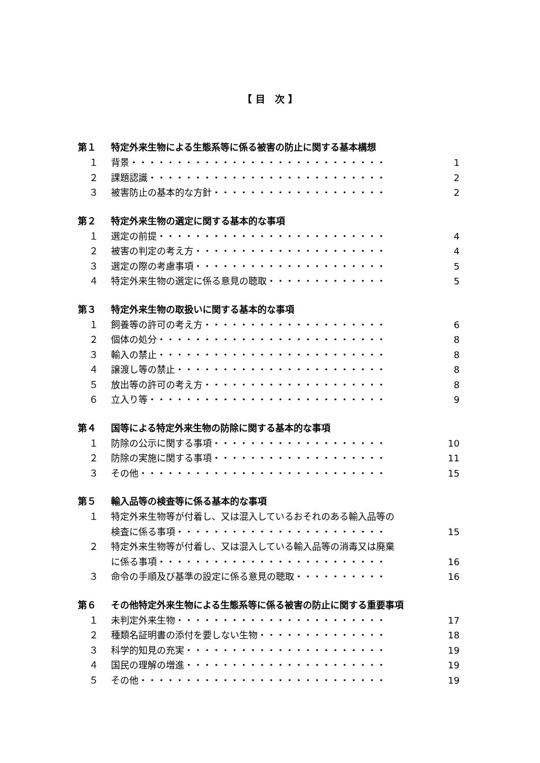【 目　次 】
第１ 特定外来生物による生態系等に係る被害の防止に関する基本構想
１ 背景 ・・・・・・・・・・・・・・・・・・・・・・・・・・・・ 1
２ 課題認識 ・・・・・・・・・・・・・・・・・・・・・・・・・・ 2
３ 被害防止の基本的な方針 ・・・・・・・・・・・・・・・・・・・ 2
第２ 特定外来生物の選定に関する基本的な事項
１ 選定の前提 ・・・・・・・・・・・・・・・・・・・・・・・・・ 4
２ 被害の判定の考え方 ・・・・・・・・・・・・・・・・・・・・・ 4
３ 選定の際の考慮事項 ・・・・・・・・・・・・・・・・・・・・・ 5
４ 特定外来生物の選定に係る意見の聴取 ・・・・・・・・・・・・・ 5
第３ 特定外来生物の取扱いに関する基本的な事項
１ 飼養等の許可の考え方 ・・・・・・・・・・・・・・・・・・・・ 6
２ 個体の処分 ・・・・・・・・・・・・・・・・・・・・・・・・・ 8
３ 輸入の禁止 ・・・・・・・・・・・・・・・・・・・・・・・・・ 8
４ 譲渡し等の禁止 ・・・・・・・・・・・・・・・・・・・・・・・ 8
５ 放出等の許可の考え方 ・・・・・・・・・・・・・・・・・・・・ 8
６ 立入り等 ・・・・・・・・・・・・・・・・・・・・・・・・・・ 9
第４ 国等による特定外来生物の防除に関する基本的な事項
１ 防除の公示に関する事項 ・・・・・・・・・・・・・・・・・・・ 10
２ 防除の実施に関する事項 ・・・・・・・・・・・・・・・・・・・ 11
３ その他 ・・・・・・・・・・・・・・・・・・・・・・・・・・・ 15
第５ 輸入品等の検査等に係る基本的な事項
１ 特定外来生物等が付着し、又は混入しているおそれのある輸入品等の
検査に係る事項 ・・・・・・・・・・・・・・・・・・・・・・・ 15
２ 特定外来生物等が付着し、又は混入している輸入品等の消毒又は廃棄
に係る事項 ・・・・・・・・・・・・・・・・・・・・・・・・・ 16
３ 命令の手順及び基準の設定に係る意見の聴取 ・・・・・・・・・・ 16
第６ その他特定外来生物による生態系等に係る被害の防止に関する重要事項
１ 未判定外来生物 ・・・・・・・・・・・・・・・・・・・・・・・ 17
２ 種類名証明書の添付を要しない生物 ・・・・・・・・・・・・・・ 18
３ 科学的知見の充実 ・・・・・・・・・・・・・・・・・・・・・・ 19
４ 国民の理解の増進 ・・・・・・・・・・・・・・・・・・・・・・ 19
５ その他 ・・・・・・・・・・・・・・・・・・・・・・・・・・・ 19